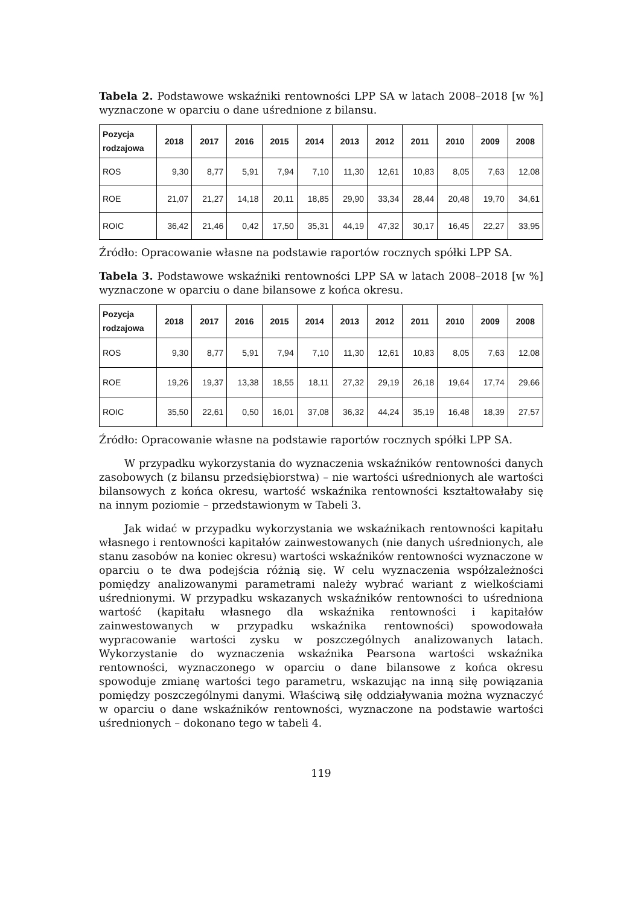Tabela 2. Podstawowe wskaźniki rentowności LPP SA w latach 2008–2018 [w %] wyznaczone w oparciu o dane uśrednione z bilansu.
| Pozycja rodzajowa | 2018 | 2017 | 2016 | 2015 | 2014 | 2013 | 2012 | 2011 | 2010 | 2009 | 2008 |
| --- | --- | --- | --- | --- | --- | --- | --- | --- | --- | --- | --- |
| ROS | 9,30 | 8,77 | 5,91 | 7,94 | 7,10 | 11,30 | 12,61 | 10,83 | 8,05 | 7,63 | 12,08 |
| ROE | 21,07 | 21,27 | 14,18 | 20,11 | 18,85 | 29,90 | 33,34 | 28,44 | 20,48 | 19,70 | 34,61 |
| ROIC | 36,42 | 21,46 | 0,42 | 17,50 | 35,31 | 44,19 | 47,32 | 30,17 | 16,45 | 22,27 | 33,95 |
Źródło: Opracowanie własne na podstawie raportów rocznych spółki LPP SA.
Tabela 3. Podstawowe wskaźniki rentowności LPP SA w latach 2008–2018 [w %] wyznaczone w oparciu o dane bilansowe z końca okresu.
| Pozycja rodzajowa | 2018 | 2017 | 2016 | 2015 | 2014 | 2013 | 2012 | 2011 | 2010 | 2009 | 2008 |
| --- | --- | --- | --- | --- | --- | --- | --- | --- | --- | --- | --- |
| ROS | 9,30 | 8,77 | 5,91 | 7,94 | 7,10 | 11,30 | 12,61 | 10,83 | 8,05 | 7,63 | 12,08 |
| ROE | 19,26 | 19,37 | 13,38 | 18,55 | 18,11 | 27,32 | 29,19 | 26,18 | 19,64 | 17,74 | 29,66 |
| ROIC | 35,50 | 22,61 | 0,50 | 16,01 | 37,08 | 36,32 | 44,24 | 35,19 | 16,48 | 18,39 | 27,57 |
Źródło: Opracowanie własne na podstawie raportów rocznych spółki LPP SA.
W przypadku wykorzystania do wyznaczenia wskaźników rentowności danych zasobowych (z bilansu przedsiębiorstwa) – nie wartości uśrednionych ale wartości bilansowych z końca okresu, wartość wskaźnika rentowności kształtowałaby się na innym poziomie – przedstawionym w Tabeli 3.
Jak widać w przypadku wykorzystania we wskaźnikach rentowności kapitału własnego i rentowności kapitałów zainwestowanych (nie danych uśrednionych, ale stanu zasobów na koniec okresu) wartości wskaźników rentowności wyznaczone w oparciu o te dwa podejścia różnią się. W celu wyznaczenia współzależności pomiędzy analizowanymi parametrami należy wybrać wariant z wielkościami uśrednionymi. W przypadku wskazanych wskaźników rentowności to uśredniona wartość (kapitału własnego dla wskaźnika rentowności i kapitałów zainwestowanych w przypadku wskaźnika rentowności) spowodowała wypracowanie wartości zysku w poszczególnych analizowanych latach. Wykorzystanie do wyznaczenia wskaźnika Pearsona wartości wskaźnika rentowności, wyznaczonego w oparciu o dane bilansowe z końca okresu spowoduje zmianę wartości tego parametru, wskazując na inną siłę powiązania pomiędzy poszczególnymi danymi. Właściwą siłę oddziaływania można wyznaczyć w oparciu o dane wskaźników rentowności, wyznaczone na podstawie wartości uśrednionych – dokonano tego w tabeli 4.
119